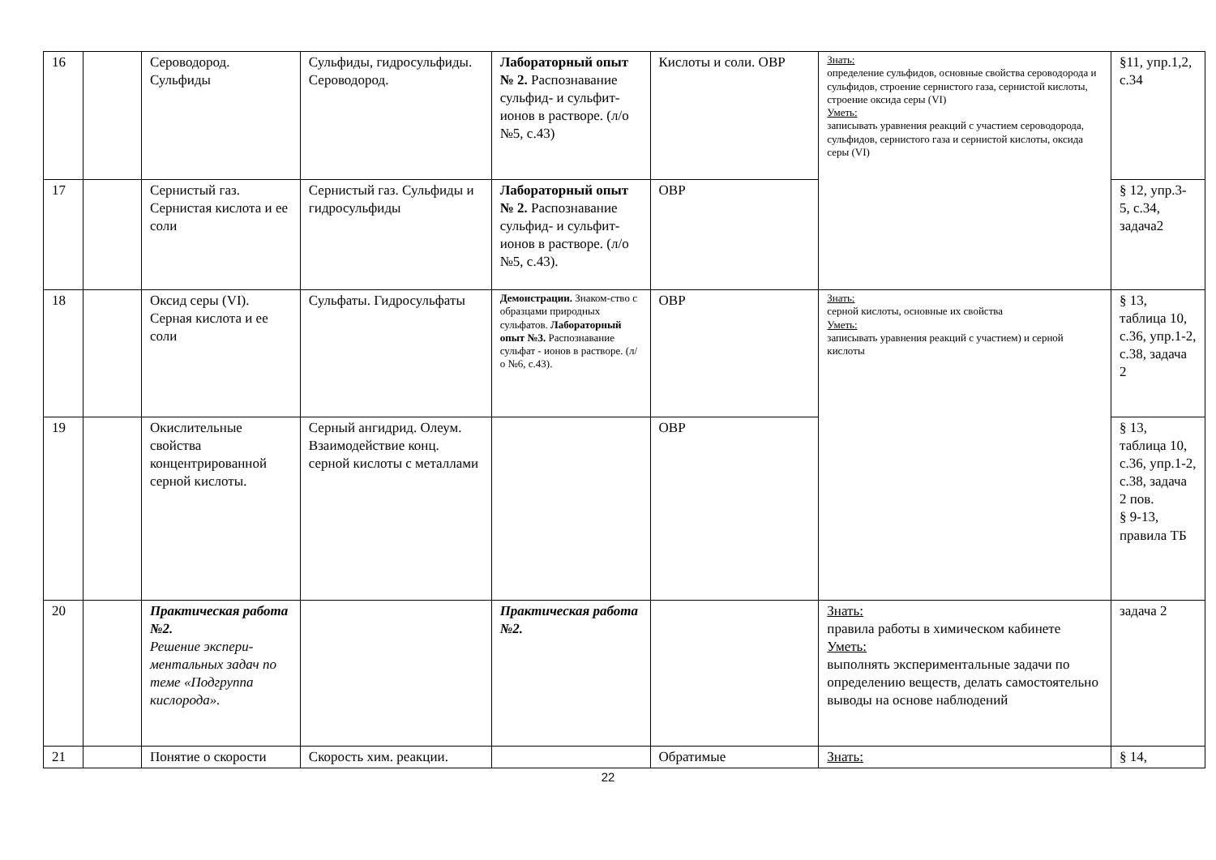| 16 | | Сероводород. Сульфиды | Сульфиды, гидросульфиды. Сероводород. | Лабораторный опыт № 2. Распознавание сульфид- и сульфит-ионов в растворе. (л/о №5, с.43) | Кислоты и соли. ОВР | Знать: определение сульфидов, основные свойства сероводорода и сульфидов, строение сернистого газа, сернистой кислоты, строение оксида серы (VI) Уметь: записывать уравнения реакций с участием сероводорода, сульфидов, сернистого газа и сернистой кислоты, оксида серы (VI) | §11, упр.1,2, с.34 |
| 17 | | Сернистый газ. Сернистая кислота и ее соли | Сернистый газ. Сульфиды и гидросульфиды | Лабораторный опыт № 2. Распознавание сульфид- и сульфит-ионов в растворе. (л/о №5, с.43). | ОВР | | § 12, упр.3-5, с.34, задача2 |
| 18 | | Оксид серы (VI). Серная кислота и ее соли | Сульфаты. Гидросульфаты | Демонстрации. Знаком-ство с образцами природных сульфатов. Лабораторный опыт №3. Распознавание сульфат - ионов в растворе. (л/о №6, с.43). | ОВР | Знать: серной кислоты, основные их свойства Уметь: записывать уравнения реакций с участием) и серной кислоты | § 13, таблица 10, с.36, упр.1-2, с.38, задача 2 |
| 19 | | Окислительные свойства концентрированной серной кислоты. | Серный ангидрид. Олеум. Взаимодействие конц. серной кислоты с металлами | | ОВР | | § 13, таблица 10, с.36, упр.1-2, с.38, задача 2 пов. § 9-13, правила ТБ |
| 20 | | Практическая работа №2. Решение экспери-ментальных задач по теме «Подгруппа кислорода». | | Практическая работа №2. | | Знать: правила работы в химическом кабинете Уметь: выполнять экспериментальные задачи по определению веществ, делать самостоятельно выводы на основе наблюдений | задача 2 |
| 21 | | Понятие о скорости | Скорость хим. реакции. | | Обратимые | Знать: | § 14, |
22